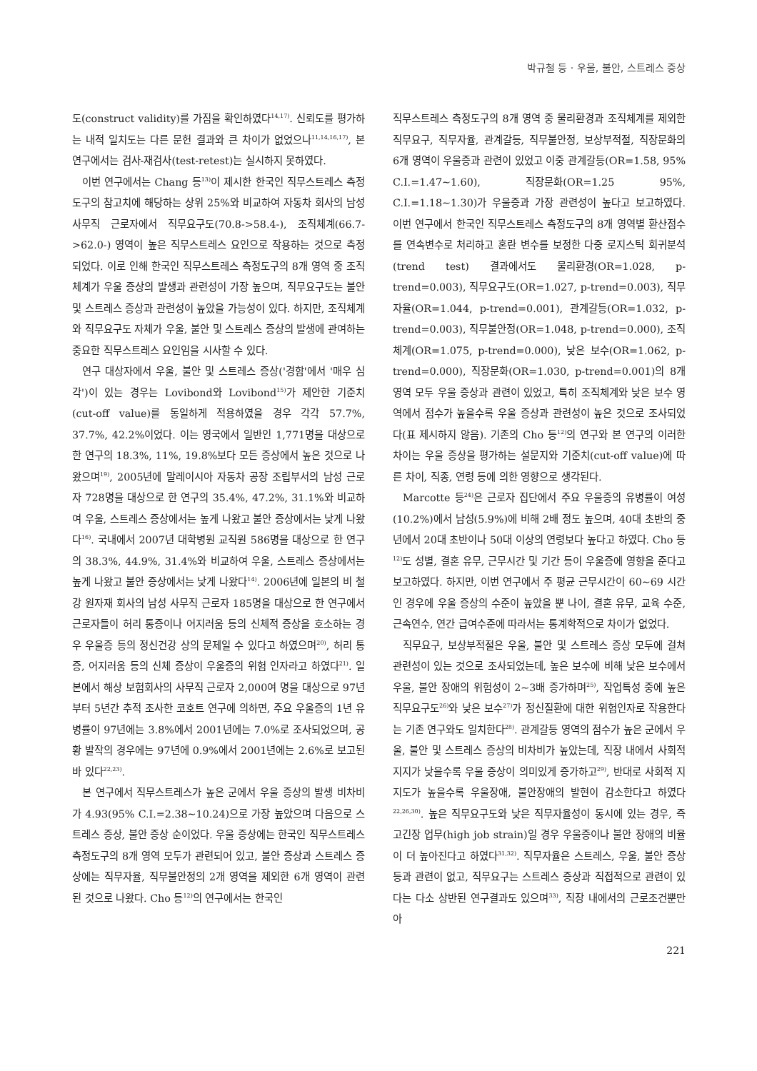박규철 등 · 우울, 불안, 스트레스 증상
도(construct validity)를 가짐을 확인하였다<sup>14,17)</sup>. 신뢰도를 평가하는 내적 일치도는 다른 문헌 결과와 큰 차이가 없었으나<sup>11,14,16,17)</sup>, 본 연구에서는 검사-재검사(test-retest)는 실시하지 못하였다.
이번 연구에서는 Chang 등<sup>13)</sup>이 제시한 한국인 직무스트레스 측정도구의 참고치에 해당하는 상위 25%와 비교하여 자동차 회사의 남성 사무직 근로자에서 직무요구도(70.8->58.4-), 조직체계(66.7->62.0-) 영역이 높은 직무스트레스 요인으로 작용하는 것으로 측정되었다. 이로 인해 한국인 직무스트레스 측정도구의 8개 영역 중 조직체계가 우울 증상의 발생과 관련성이 가장 높으며, 직무요구도는 불안 및 스트레스 증상과 관련성이 높았을 가능성이 있다. 하지만, 조직체계와 직무요구도 자체가 우울, 불안 및 스트레스 증상의 발생에 관여하는 중요한 직무스트레스 요인임을 시사할 수 있다.
연구 대상자에서 우울, 불안 및 스트레스 증상('경함'에서 '매우 심각')이 있는 경우는 Lovibond와 Lovibond<sup>15)</sup>가 제안한 기준치(cut-off value)를 동일하게 적용하였을 경우 각각 57.7%, 37.7%, 42.2%이었다. 이는 영국에서 일반인 1,771명을 대상으로 한 연구의 18.3%, 11%, 19.8%보다 모든 증상에서 높은 것으로 나왔으며<sup>19)</sup>, 2005년에 말레이시아 자동차 공장 조립부서의 남성 근로자 728명을 대상으로 한 연구의 35.4%, 47.2%, 31.1%와 비교하여 우울, 스트레스 증상에서는 높게 나왔고 불안 증상에서는 낮게 나왔다<sup>16)</sup>. 국내에서 2007년 대학병원 교직원 586명을 대상으로 한 연구의 38.3%, 44.9%, 31.4%와 비교하여 우울, 스트레스 증상에서는 높게 나왔고 불안 증상에서는 낮게 나왔다<sup>14)</sup>. 2006년에 일본의 비 철강 원자재 회사의 남성 사무직 근로자 185명을 대상으로 한 연구에서 근로자들이 허리 통증이나 어지러움 등의 신체적 증상을 호소하는 경우 우울증 등의 정신건강 상의 문제일 수 있다고 하였으며<sup>20)</sup>, 허리 통증, 어지러움 등의 신체 증상이 우울증의 위험 인자라고 하였다<sup>21)</sup>. 일본에서 해상 보험회사의 사무직 근로자 2,000여 명을 대상으로 97년부터 5년간 추적 조사한 코호트 연구에 의하면, 주요 우울증의 1년 유병률이 97년에는 3.8%에서 2001년에는 7.0%로 조사되었으며, 공황 발작의 경우에는 97년에 0.9%에서 2001년에는 2.6%로 보고된 바 있다<sup>22,23)</sup>.
본 연구에서 직무스트레스가 높은 군에서 우울 증상의 발생 비차비가 4.93(95% C.I.=2.38~10.24)으로 가장 높았으며 다음으로 스트레스 증상, 불안 증상 순이었다. 우울 증상에는 한국인 직무스트레스 측정도구의 8개 영역 모두가 관련되어 있고, 불안 증상과 스트레스 증상에는 직무자율, 직무불안정의 2개 영역을 제외한 6개 영역이 관련된 것으로 나왔다. Cho 등<sup>12)</sup>의 연구에서는 한국인
직무스트레스 측정도구의 8개 영역 중 물리환경과 조직체계를 제외한 직무요구, 직무자율, 관계갈등, 직무불안정, 보상부적절, 직장문화의 6개 영역이 우울증과 관련이 있었고 이중 관계갈등(OR=1.58, 95% C.I.=1.47~1.60), 직장문화(OR=1.25 95%, C.I.=1.18~1.30)가 우울증과 가장 관련성이 높다고 보고하였다. 이번 연구에서 한국인 직무스트레스 측정도구의 8개 영역별 환산점수를 연속변수로 처리하고 혼란 변수를 보정한 다중 로지스틱 회귀분석(trend test) 결과에서도 물리환경(OR=1.028, p-trend=0.003), 직무요구도(OR=1.027, p-trend=0.003), 직무자율(OR=1.044, p-trend=0.001), 관계갈등(OR=1.032, p-trend=0.003), 직무불안정(OR=1.048, p-trend=0.000), 조직체계(OR=1.075, p-trend=0.000), 낮은 보수(OR=1.062, p-trend=0.000), 직장문화(OR=1.030, p-trend=0.001)의 8개 영역 모두 우울 증상과 관련이 있었고, 특히 조직체계와 낮은 보수 영역에서 점수가 높을수록 우울 증상과 관련성이 높은 것으로 조사되었다(표 제시하지 않음). 기존의 Cho 등<sup>12)</sup>의 연구와 본 연구의 이러한 차이는 우울 증상을 평가하는 설문지와 기준치(cut-off value)에 따른 차이, 직종, 연령 등에 의한 영향으로 생각된다.
Marcotte 등<sup>24)</sup>은 근로자 집단에서 주요 우울증의 유병률이 여성(10.2%)에서 남성(5.9%)에 비해 2배 정도 높으며, 40대 초반의 중년에서 20대 초반이나 50대 이상의 연령보다 높다고 하였다. Cho 등<sup>12)</sup>도 성별, 결혼 유무, 근무시간 및 기간 등이 우울증에 영향을 준다고 보고하였다. 하지만, 이번 연구에서 주 평균 근무시간이 60~69 시간인 경우에 우울 증상의 수준이 높았을 뿐 나이, 결혼 유무, 교육 수준, 근속연수, 연간 급여수준에 따라서는 통계학적으로 차이가 없었다.
직무요구, 보상부적절은 우울, 불안 및 스트레스 증상 모두에 걸쳐 관련성이 있는 것으로 조사되었는데, 높은 보수에 비해 낮은 보수에서 우울, 불안 장애의 위험성이 2~3배 증가하며<sup>25)</sup>, 작업특성 중에 높은 직무요구도<sup>26)</sup>와 낮은 보수<sup>27)</sup>가 정신질환에 대한 위험인자로 작용한다는 기존 연구와도 일치한다<sup>28)</sup>. 관계갈등 영역의 점수가 높은 군에서 우울, 불안 및 스트레스 증상의 비차비가 높았는데, 직장 내에서 사회적 지지가 낮을수록 우울 증상이 의미있게 증가하고<sup>29)</sup>, 반대로 사회적 지지도가 높을수록 우울장애, 불안장애의 발현이 감소한다고 하였다<sup>22,26,30)</sup>. 높은 직무요구도와 낮은 직무자율성이 동시에 있는 경우, 즉 고긴장 업무(high job strain)일 경우 우울증이나 불안 장애의 비율이 더 높아진다고 하였다<sup>31,32)</sup>. 직무자율은 스트레스, 우울, 불안 증상 등과 관련이 없고, 직무요구는 스트레스 증상과 직접적으로 관련이 있다는 다소 상반된 연구결과도 있으며<sup>33)</sup>, 직장 내에서의 근로조건뿐만 아
221